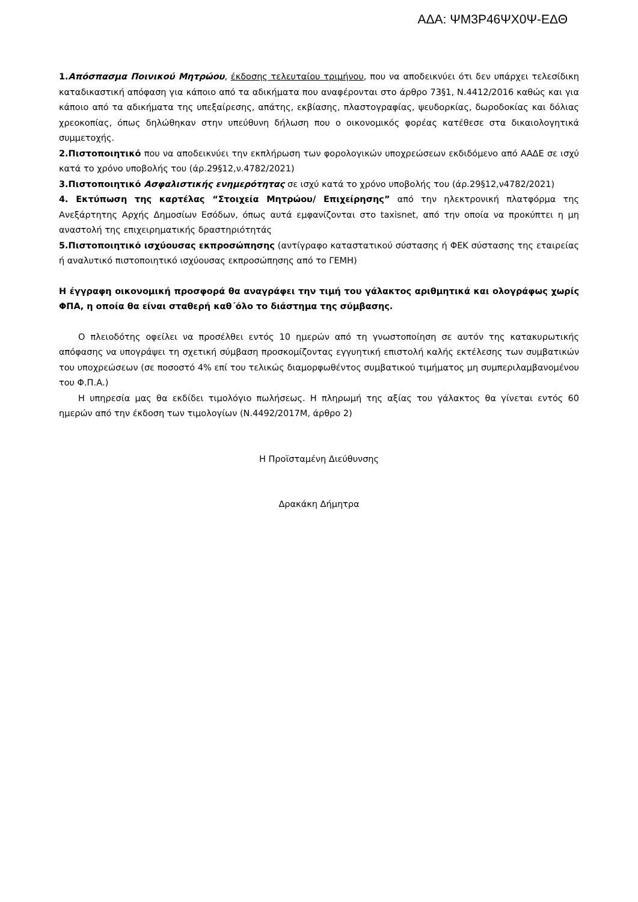ΑΔΑ: ΨΜ3Ρ46ΨΧ0Ψ-ΕΔΘ
1.Απόσπασμα Ποινικού Μητρώου, έκδοσης τελευταίου τριμήνου, που να αποδεικνύει ότι δεν υπάρχει τελεσίδικη καταδικαστική απόφαση για κάποιο από τα αδικήματα που αναφέρονται στο άρθρο 73§1, Ν.4412/2016 καθώς και για κάποιο από τα αδικήματα της υπεξαίρεσης, απάτης, εκβίασης, πλαστογραφίας, ψευδορκίας, δωροδοκίας και δόλιας χρεοκοπίας, όπως δηλώθηκαν στην υπεύθυνη δήλωση που ο οικονομικός φορέας κατέθεσε στα δικαιολογητικά συμμετοχής.
2.Πιστοποιητικό που να αποδεικνύει την εκπλήρωση των φορολογικών υποχρεώσεων εκδιδόμενο από ΑΑΔΕ σε ισχύ κατά το χρόνο υποβολής του (άρ.29§12,ν.4782/2021)
3.Πιστοποιητικό Ασφαλιστικής ενημερότητας σε ισχύ κατά το χρόνο υποβολής του (άρ.29§12,ν4782/2021)
4. Εκτύπωση της καρτέλας “Στοιχεία Μητρώου/ Επιχείρησης” από την ηλεκτρονική πλατφόρμα της Ανεξάρτητης Αρχής Δημοσίων Εσόδων, όπως αυτά εμφανίζονται στο taxisnet, από την οποία να προκύπτει η μη αναστολή της επιχειρηματικής δραστηριότητάς
5.Πιστοποιητικό ισχύουσας εκπροσώπησης (αντίγραφο καταστατικού σύστασης ή ΦΕΚ σύστασης της εταιρείας ή αναλυτικό πιστοποιητικό ισχύουσας εκπροσώπησης από το ΓΕΜΗ)
Η έγγραφη οικονομική προσφορά θα αναγράφει την τιμή του γάλακτος αριθμητικά και ολογράφως χωρίς ΦΠΑ, η οποία θα είναι σταθερή καθ΄όλο το διάστημα της σύμβασης.
Ο πλειοδότης οφείλει να προσέλθει εντός 10 ημερών από τη γνωστοποίηση σε αυτόν της κατακυρωτικής απόφασης να υπογράψει τη σχετική σύμβαση προσκομίζοντας εγγυητική επιστολή καλής εκτέλεσης των συμβατικών του υποχρεώσεων (σε ποσοστό 4% επί του τελικώς διαμορφωθέντος συμβατικού τιμήματος μη συμπεριλαμβανομένου του Φ.Π.Α.)
Η υπηρεσία μας θα εκδίδει τιμολόγιο πωλήσεως. Η πληρωμή της αξίας του γάλακτος θα γίνεται εντός 60 ημερών από την έκδοση των τιμολογίων (Ν.4492/2017Μ, άρθρο 2)
Η Προϊσταμένη Διεύθυνσης
Δρακάκη Δήμητρα